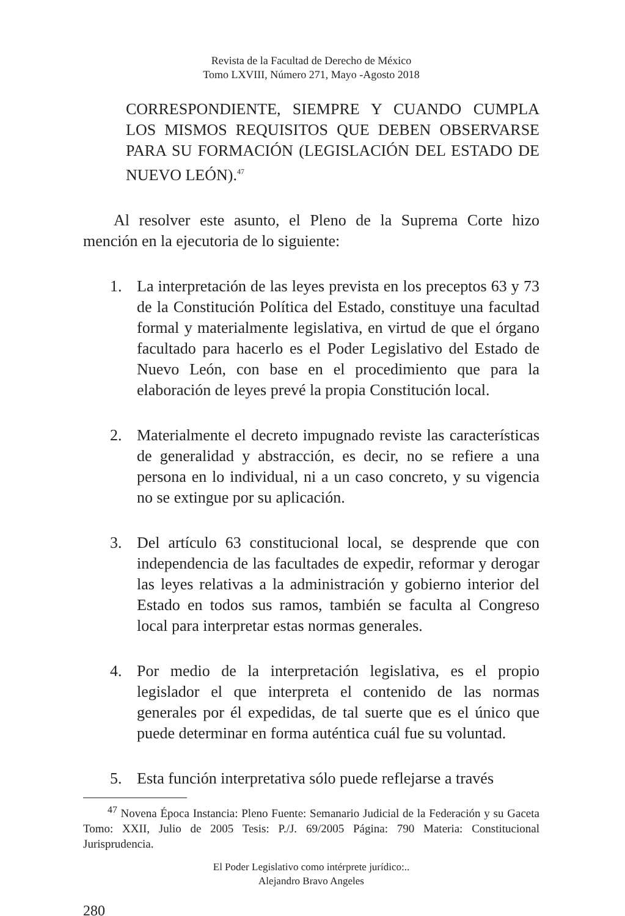Revista de la Facultad de Derecho de México
Tomo LXVIII, Número 271, Mayo -Agosto 2018
CORRESPONDIENTE, SIEMPRE Y CUANDO CUMPLA LOS MISMOS REQUISITOS QUE DEBEN OBSERVARSE PARA SU FORMACIÓN (LEGISLACIÓN DEL ESTADO DE NUEVO LEÓN).<sup>47</sup>
Al resolver este asunto, el Pleno de la Suprema Corte hizo mención en la ejecutoria de lo siguiente:
1. La interpretación de las leyes prevista en los preceptos 63 y 73 de la Constitución Política del Estado, constituye una facultad formal y materialmente legislativa, en virtud de que el órgano facultado para hacerlo es el Poder Legislativo del Estado de Nuevo León, con base en el procedimiento que para la elaboración de leyes prevé la propia Constitución local.
2. Materialmente el decreto impugnado reviste las características de generalidad y abstracción, es decir, no se refiere a una persona en lo individual, ni a un caso concreto, y su vigencia no se extingue por su aplicación.
3. Del artículo 63 constitucional local, se desprende que con independencia de las facultades de expedir, reformar y derogar las leyes relativas a la administración y gobierno interior del Estado en todos sus ramos, también se faculta al Congreso local para interpretar estas normas generales.
4. Por medio de la interpretación legislativa, es el propio legislador el que interpreta el contenido de las normas generales por él expedidas, de tal suerte que es el único que puede determinar en forma auténtica cuál fue su voluntad.
5. Esta función interpretativa sólo puede reflejarse a través
<sup>47</sup> Novena Época Instancia: Pleno Fuente: Semanario Judicial de la Federación y su Gaceta Tomo: XXII, Julio de 2005 Tesis: P./J. 69/2005 Página: 790 Materia: Constitucional Jurisprudencia.
El Poder Legislativo como intérprete jurídico:..
Alejandro Bravo Angeles
280